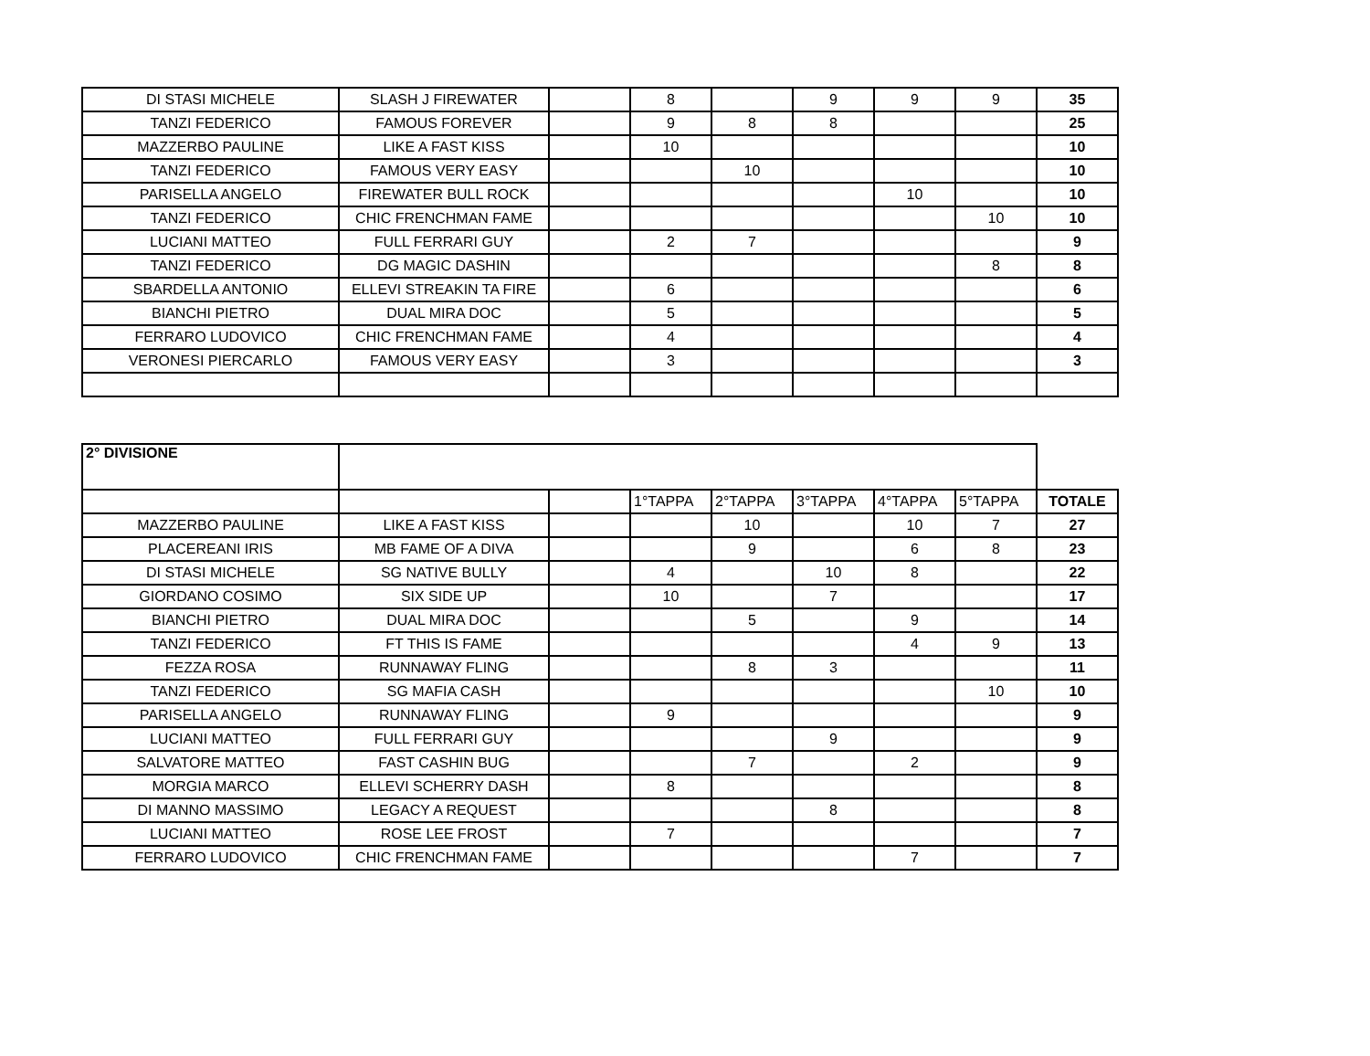| DI STASI MICHELE | SLASH J FIREWATER | | 8 | | 9 | 9 | 9 | 35 |
| TANZI FEDERICO | FAMOUS FOREVER | | 9 | 8 | 8 | | | 25 |
| MAZZERBO PAULINE | LIKE A FAST KISS | | 10 | | | | | 10 |
| TANZI FEDERICO | FAMOUS VERY EASY | | | 10 | | | | 10 |
| PARISELLA ANGELO | FIREWATER BULL ROCK | | | | | 10 | | 10 |
| TANZI FEDERICO | CHIC FRENCHMAN FAME | | | | | | 10 | 10 |
| LUCIANI MATTEO | FULL FERRARI GUY | | 2 | 7 | | | | 9 |
| TANZI FEDERICO | DG MAGIC DASHIN | | | | | | 8 | 8 |
| SBARDELLA ANTONIO | ELLEVI STREAKIN TA FIRE | | 6 | | | | | 6 |
| BIANCHI PIETRO | DUAL MIRA DOC | | 5 | | | | | 5 |
| FERRARO LUDOVICO | CHIC FRENCHMAN FAME | | 4 | | | | | 4 |
| VERONESI PIERCARLO | FAMOUS VERY EASY | | 3 | | | | | 3 |
| 2° DIVISIONE | | | | | | | | |
| | | | 1°TAPPA | 2°TAPPA | 3°TAPPA | 4°TAPPA | 5°TAPPA | TOTALE |
| MAZZERBO PAULINE | LIKE A FAST KISS | | | 10 | | 10 | 7 | 27 |
| PLACEREANI IRIS | MB FAME OF A DIVA | | | 9 | | 6 | 8 | 23 |
| DI STASI MICHELE | SG NATIVE BULLY | | 4 | | 10 | 8 | | 22 |
| GIORDANO COSIMO | SIX SIDE UP | | 10 | | 7 | | | 17 |
| BIANCHI PIETRO | DUAL MIRA DOC | | | 5 | | 9 | | 14 |
| TANZI FEDERICO | FT THIS IS FAME | | | | | 4 | 9 | 13 |
| FEZZA ROSA | RUNNAWAY FLING | | | 8 | 3 | | | 11 |
| TANZI FEDERICO | SG MAFIA CASH | | | | | | 10 | 10 |
| PARISELLA ANGELO | RUNNAWAY FLING | | 9 | | | | | 9 |
| LUCIANI MATTEO | FULL FERRARI GUY | | | | 9 | | | 9 |
| SALVATORE MATTEO | FAST CASHIN BUG | | | 7 | | 2 | | 9 |
| MORGIA MARCO | ELLEVI SCHERRY DASH | | 8 | | | | | 8 |
| DI MANNO MASSIMO | LEGACY A REQUEST | | | | 8 | | | 8 |
| LUCIANI MATTEO | ROSE LEE FROST | | 7 | | | | | 7 |
| FERRARO LUDOVICO | CHIC FRENCHMAN FAME | | | | | 7 | | 7 |